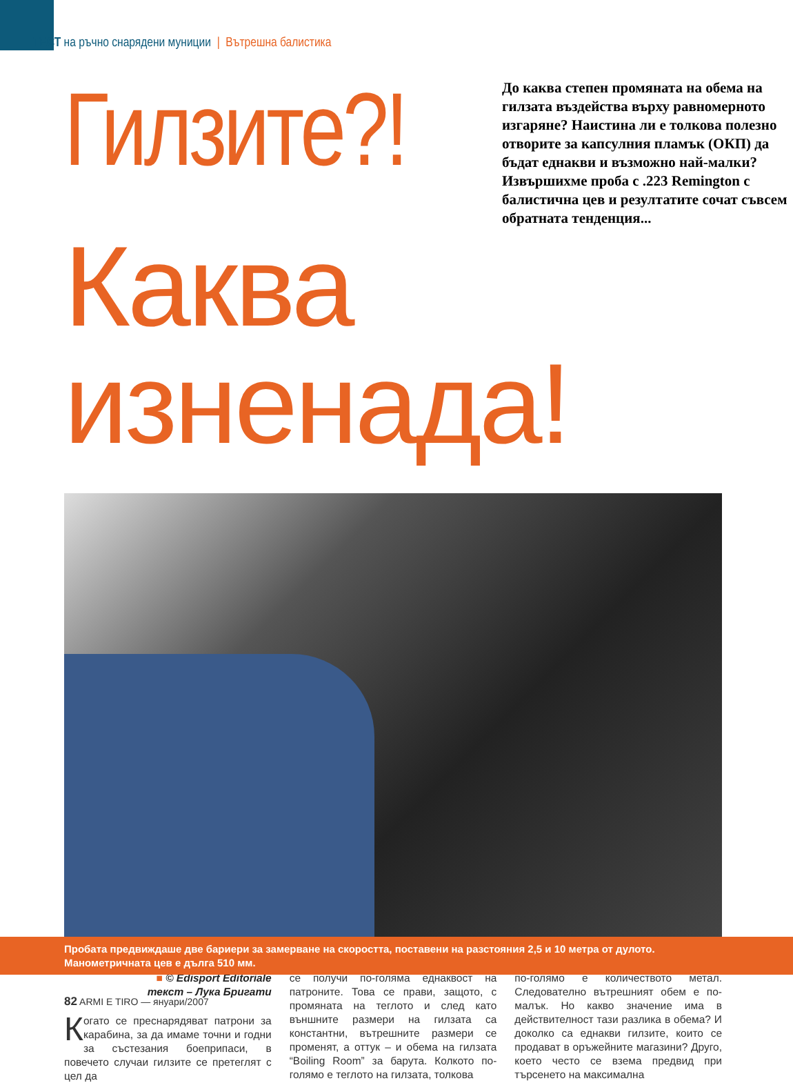ТЕСТ на ръчно снарядени муниции | Вътрешна балистика
Гилзите?!
До каква степен промяната на обема на гилзата въздейства върху равномерното изгаряне? Наистина ли е толкова полезно отворите за капсулния пламък (ОКП) да бъдат еднакви и възможно най-малки? Извършихме проба с .223 Remington с балистична цев и резултатите сочат съвсем обратната тенденция...
Каква изненада!
■ © Edisport Editoriale
текст – Лука Бригати
Когато се преснарядяват патрони за карабина, за да имаме точни и годни за състезания боеприпаси, в повечето случаи гилзите се претеглят с цел да
се получи по-голяма еднаквост на патроните. Това се прави, защото, с промяната на теглото и след като външните размери на гилзата са константни, вътрешните размери се променят, а оттук – и обема на гилзата “Boiling Room” за барута. Колкото по-голямо е теглото на гилзата, толкова
по-голямо е количеството метал. Следователно вътрешният обем е по-малък. Но какво значение има в действителност тази разлика в обема? И доколко са еднакви гилзите, които се продават в оръжейните магазини? Друго, което често се взема предвид при търсенето на максимална
Пробата предвиждаше две бариери за замерване на скоростта, поставени на разстояния 2,5 и 10 метра от дулото.
Манометричната цев е дълга 510 мм.
82 ARMI E TIRO — януари/2007